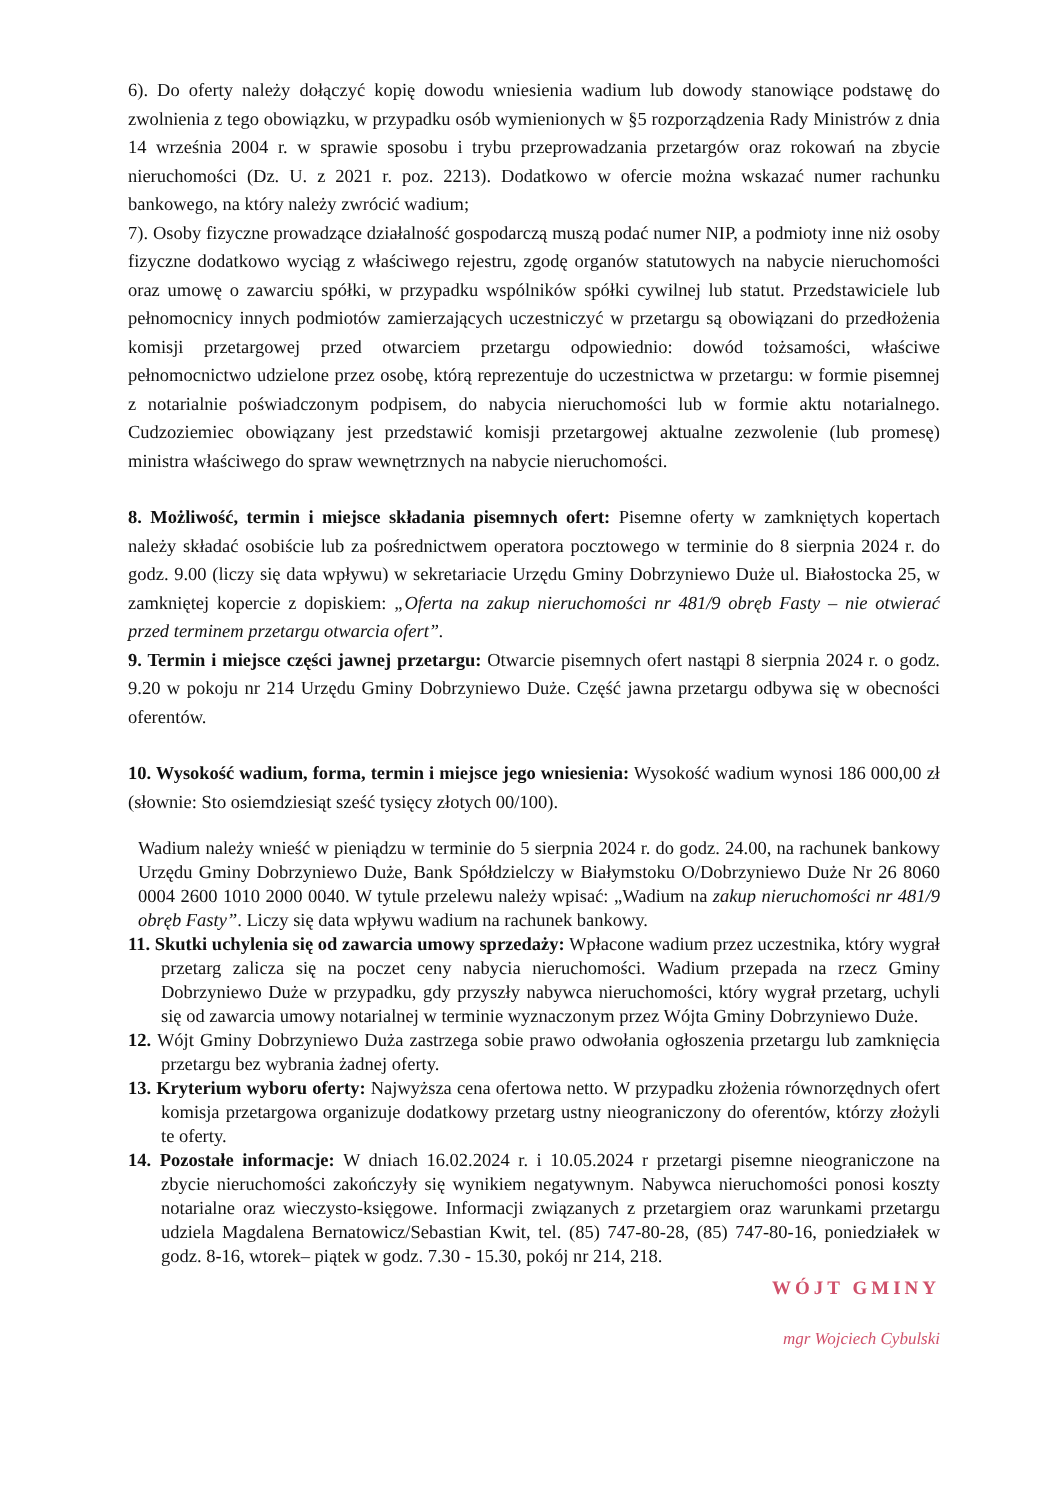6). Do oferty należy dołączyć kopię dowodu wniesienia wadium lub dowody stanowiące podstawę do zwolnienia z tego obowiązku, w przypadku osób wymienionych w §5 rozporządzenia Rady Ministrów z dnia 14 września 2004 r. w sprawie sposobu i trybu przeprowadzania przetargów oraz rokowań na zbycie nieruchomości (Dz. U. z 2021 r. poz. 2213). Dodatkowo w ofercie można wskazać numer rachunku bankowego, na który należy zwrócić wadium;
7). Osoby fizyczne prowadzące działalność gospodarczą muszą podać numer NIP, a podmioty inne niż osoby fizyczne dodatkowo wyciąg z właściwego rejestru, zgodę organów statutowych na nabycie nieruchomości oraz umowę o zawarciu spółki, w przypadku wspólników spółki cywilnej lub statut. Przedstawiciele lub pełnomocnicy innych podmiotów zamierzających uczestniczyć w przetargu są obowiązani do przedłożenia komisji przetargowej przed otwarciem przetargu odpowiednio: dowód tożsamości, właściwe pełnomocnictwo udzielone przez osobę, którą reprezentuje do uczestnictwa w przetargu: w formie pisemnej z notarialnie poświadczonym podpisem, do nabycia nieruchomości lub w formie aktu notarialnego. Cudzoziemiec obowiązany jest przedstawić komisji przetargowej aktualne zezwolenie (lub promesę) ministra właściwego do spraw wewnętrznych na nabycie nieruchomości.
8. Możliwość, termin i miejsce składania pisemnych ofert: Pisemne oferty w zamkniętych kopertach należy składać osobiście lub za pośrednictwem operatora pocztowego w terminie do 8 sierpnia 2024 r. do godz. 9.00 (liczy się data wpływu) w sekretariacie Urzędu Gminy Dobrzyniewo Duże ul. Białostocka 25, w zamkniętej kopercie z dopiskiem: „Oferta na zakup nieruchomości nr 481/9 obręb Fasty – nie otwierać przed terminem przetargu otwarcia ofert”.
9. Termin i miejsce części jawnej przetargu: Otwarcie pisemnych ofert nastąpi 8 sierpnia 2024 r. o godz. 9.20 w pokoju nr 214 Urzędu Gminy Dobrzyniewo Duże. Część jawna przetargu odbywa się w obecności oferentów.
10. Wysokość wadium, forma, termin i miejsce jego wniesienia: Wysokość wadium wynosi 186 000,00 zł (słownie: Sto osiemdziesiąt sześć tysięcy złotych 00/100).
Wadium należy wnieść w pieniądzu w terminie do 5 sierpnia 2024 r. do godz. 24.00, na rachunek bankowy Urzędu Gminy Dobrzyniewo Duże, Bank Spółdzielczy w Białymstoku O/Dobrzyniewo Duże Nr 26 8060 0004 2600 1010 2000 0040. W tytule przelewu należy wpisać: „Wadium na zakup nieruchomości nr 481/9 obręb Fasty”. Liczy się data wpływu wadium na rachunek bankowy.
11. Skutki uchylenia się od zawarcia umowy sprzedaży: Wpłacone wadium przez uczestnika, który wygrał przetarg zalicza się na poczet ceny nabycia nieruchomości. Wadium przepada na rzecz Gminy Dobrzyniewo Duże w przypadku, gdy przyszły nabywca nieruchomości, który wygrał przetarg, uchyli się od zawarcia umowy notarialnej w terminie wyznaczonym przez Wójta Gminy Dobrzyniewo Duże.
12. Wójt Gminy Dobrzyniewo Duża zastrzega sobie prawo odwołania ogłoszenia przetargu lub zamknięcia przetargu bez wybrania żadnej oferty.
13. Kryterium wyboru oferty: Najwyższa cena ofertowa netto. W przypadku złożenia równorzędnych ofert komisja przetargowa organizuje dodatkowy przetarg ustny nieograniczony do oferentów, którzy złożyli te oferty.
14. Pozostałe informacje: W dniach 16.02.2024 r. i 10.05.2024 r przetargi pisemne nieograniczone na zbycie nieruchomości zakończyły się wynikiem negatywnym. Nabywca nieruchomości ponosi koszty notarialne oraz wieczysto-księgowe. Informacji związanych z przetargiem oraz warunkami przetargu udziela Magdalena Bernatowicz/Sebastian Kwit, tel. (85) 747-80-28, (85) 747-80-16, poniedziałek w godz. 8-16, wtorek– piątek w godz. 7.30 - 15.30, pokój nr 214, 218.
WÓJT GMINY
mgr Wojciech Cybulski